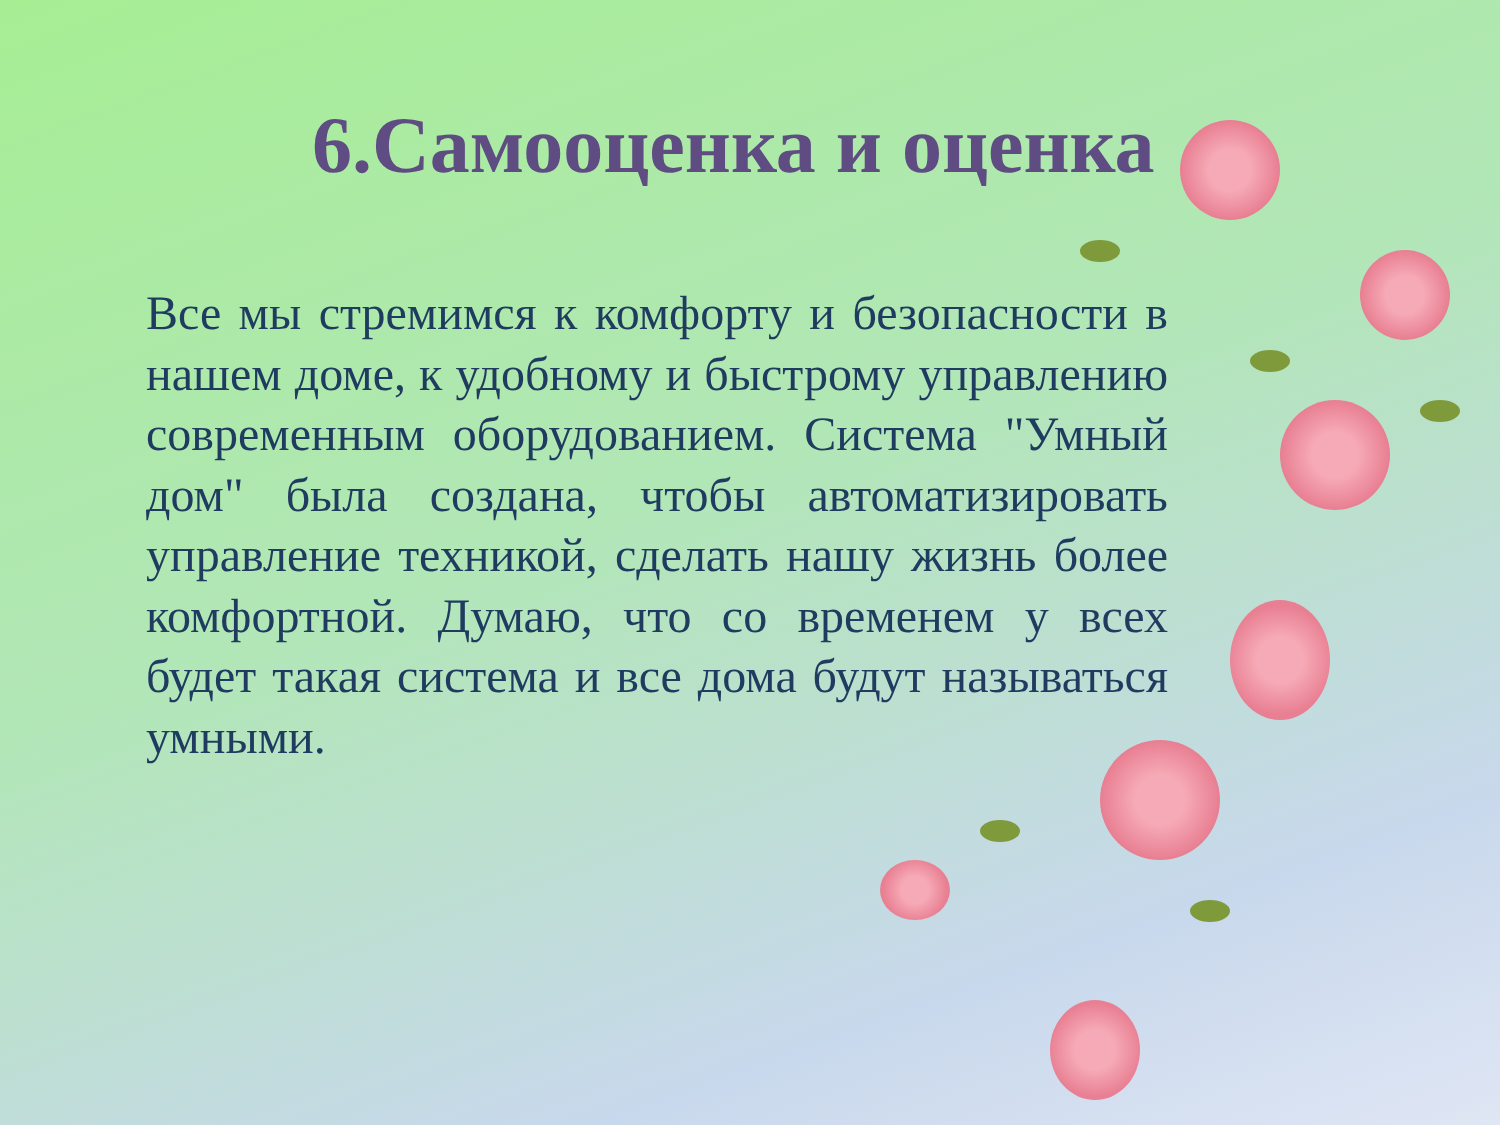6.Самооценка и оценка
Все мы стремимся к комфорту и безопасности в нашем доме, к удобному и быстрому управлению современным оборудованием. Система "Умный дом" была создана, чтобы автоматизировать управление техникой, сделать нашу жизнь более комфортной. Думаю, что со временем у всех будет такая система и все дома будут называться умными.